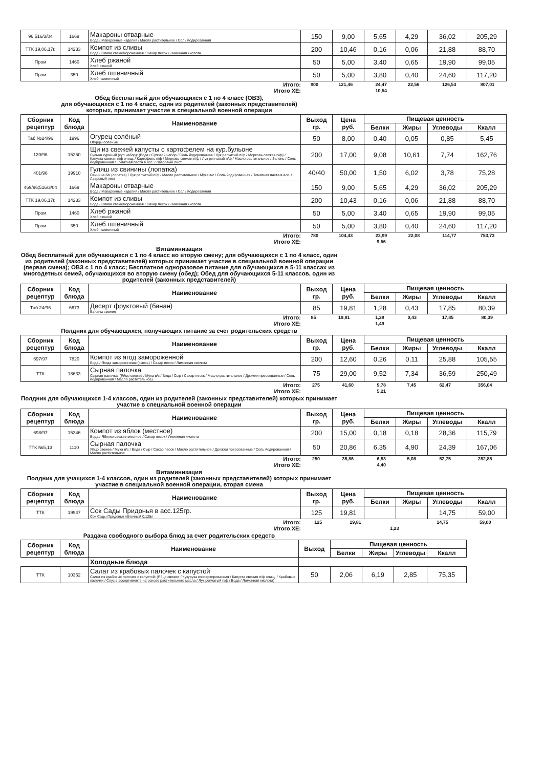| 96;516/3/04 | 1669 | Макароны отварные Вода / Макаронные изделия / Масло растительное / Соль йодированная | 150 | 9,00 | 5,65 | 4,29 | 36,02 | 205,29 |
| ТТК 19,06,17г. | 14233 | Компот из сливы Вода / Слива свежемороженная / Сахар песок / Лимонная кислота | 200 | 10,46 | 0,16 | 0,06 | 21,88 | 88,70 |
| Пром | 1460 | Хлеб ржаной Хлеб ржаной | 50 | 5,00 | 3,40 | 0,65 | 19,90 | 99,05 |
| Пром | 350 | Хлеб пшеничный Хлеб пшеничный | 50 | 5,00 | 3,80 | 0,40 | 24,60 | 117,20 |
| Итого: | 900 | 121,46 | 24,47 | 22,56 | 126,53 | 807,01 |
| Итого ХЕ: | | | 10,54 | | | |
Обед бесплатный для обучающихся с 1 по 4 класс (ОВЗ),
для обучающихся с 1 по 4 класс, один из родителей (законных представителей)
которых, принимает участие в специальной военной операции
| Сборник рецептур | Код блюда | Наименование | Выход гр. | Цена руб. | Пищевая ценность | | | |
| --- | --- | --- | --- | --- | --- | --- | --- | --- |
| | | | | | Белки | Жиры | Углеводы | Ккалл |
| Таб №24/96 | 1996 | Огурец солёный Огурцы соленые | 50 | 8,00 | 0,40 | 0,05 | 0,85 | 5,45 |
| 120/96 | 15250 | Щи из свежей капусты с картофелем на кур.бульоне Бульон куриный (суп.набор): (Вода / Суповой набор / Соль йодированная / Лук репчатый п/ф / Морковь свежая п/ф) / Капуста свежая п/ф очищ. / Картофель п/ф / Морковь свежая п/ф / Лук репчатый п/ф / Масло растительное / Зелень / Соль йодированная / Томатная паста в асс. / Лавровый лист | 200 | 17,00 | 9,08 | 10,61 | 7,74 | 162,76 |
| 401/96 | 19910 | Гуляш из свинины (лопатка) Свинина б/к (лопатка) / Лук репчатый п/ф / Масло растительное / Мука в/с / Соль йодированная / Томатная паста в асс. / Лавровый лист | 40/40 | 50,00 | 1,50 | 6,02 | 3,78 | 75,28 |
| 469/96;516/3/04 | 1669 | Макароны отварные Вода / Макаронные изделия / Масло растительное / Соль йодированная | 150 | 9,00 | 5,65 | 4,29 | 36,02 | 205,29 |
| ТТК 19,06,17г. | 14233 | Компот из сливы Вода / Слива свежемороженная / Сахар песок / Лимонная кислота | 200 | 10,43 | 0,16 | 0,06 | 21,88 | 88,70 |
| Пром | 1460 | Хлеб ржаной Хлеб ржаной | 50 | 5,00 | 3,40 | 0,65 | 19,90 | 99,05 |
| Пром | 350 | Хлеб пшеничный Хлеб пшеничный | 50 | 5,00 | 3,80 | 0,40 | 24,60 | 117,20 |
| Итого: | 780 | 104,43 | 23,99 | 22,08 | 114,77 | 753,73 |
| Итого ХЕ: | | | 9,56 | | | |
Витаминизация
Обед бесплатный для обучающихся с 1 по 4 класс во вторую смену; для обучающихся с 1 по 4 класс, один из родителей (законных представителей) которых принимает участие в специальной военной операции (первая смена); ОВЗ с 1 по 4 класс; Бесплатное одноразовое питание для обучающихся в 5-11 классах из многодетных семей, обучающихся во вторую смену (обед); Обед для обучающихся 5-11 классов, один из родителей (законных представителей)
| Сборник рецептур | Код блюда | Наименование | Выход гр. | Цена руб. | Пищевая ценность | | | |
| --- | --- | --- | --- | --- | --- | --- | --- | --- |
| | | | | | Белки | Жиры | Углеводы | Ккалл |
| Таб.24/96 | 6673 | Десерт фруктовый (банан) Бананы свежие | 85 | 19,81 | 1,28 | 0,43 | 17,85 | 80,39 |
| Итого: | 85 | 19,81 | 1,28 | 0,43 | 17,85 | 80,39 |
| Итого ХЕ: | | | 1,49 | | | |
Полдник для обучающихся, получающих питание за счет родительских средств
| Сборник рецептур | Код блюда | Наименование | Выход гр. | Цена руб. | Пищевая ценность | | | |
| --- | --- | --- | --- | --- | --- | --- | --- | --- |
| | | | | | Белки | Жиры | Углеводы | Ккалл |
| 697/97 | 7820 | Компот из ягод замороженной Вода / Ягода замороженная (смесь) / Сахар песок / Лимонная кислота | 200 | 12,60 | 0,26 | 0,11 | 25,88 | 105,55 |
| ТТК | 18633 | Сырная палочка Сырная палочка: (Яйцо свежее / Мука в/с / Вода / Сыр / Сахар песок / Масло растительное / Дрожжи прессованные / Соль йодированная / Масло растительное) | 75 | 29,00 | 9,52 | 7,34 | 36,59 | 250,49 |
| Итого: | 275 | 41,60 | 9,78 | 7,45 | 62,47 | 356,04 |
| Итого ХЕ: | | | 5,21 | | | |
Полдник для обучающихся 1-4 классов, один из родителей (законных представителей) которых принимает участие в специальной военной операции
| Сборник рецептур | Код блюда | Наименование | Выход гр. | Цена руб. | Пищевая ценность | | | |
| --- | --- | --- | --- | --- | --- | --- | --- | --- |
| | | | | | Белки | Жиры | Углеводы | Ккалл |
| 698/97 | 15346 | Компот из яблок (местное) Вода / Яблоко свежее местное / Сахар песок / Лимонная кислота | 200 | 15,00 | 0,18 | 0,18 | 28,36 | 115,79 |
| ТТК №5,13 | 1110 | Сырная палочка Яйцо свежее / Мука в/с / Вода / Сыр / Сахар песок / Масло растительное / Дрожжи прессованные / Соль йодированная / Масло растительное | 50 | 20,86 | 6,35 | 4,90 | 24,39 | 167,06 |
| Итого: | 250 | 35,86 | 6,53 | 5,08 | 52,75 | 282,85 |
| Итого ХЕ: | | | 4,40 | | | |
Витаминизация
Полдник для учащихся 1-4 классов, один из родителей (законных представителей) которых принимает участие в специальной военной операции, вторая смена
| Сборник рецептур | Код блюда | Наименование | Выход гр. | Цена руб. | Пищевая ценность | | | |
| --- | --- | --- | --- | --- | --- | --- | --- | --- |
| | | | | | Белки | Жиры | Углеводы | Ккалл |
| ТТК | 19947 | Сок Сады Придонья в асс.125гр. Сок Сады Придонья яблочный 0,125л | 125 | 19,81 | | | 14,75 | 59,00 |
| Итого: | 125 | 19,81 | | | 14,75 | 59,00 |
| Итого ХЕ: | | | 1,23 | | | |
Раздача свободного выбора блюд за счет родительских средств
| Сборник рецептур | Код блюда | Наименование | Выход | Пищевая ценность | | | |
| --- | --- | --- | --- | --- | --- | --- | --- |
| | | | | Белки | Жиры | Углеводы | Ккалл |
| | | Холодные блюда | | | | | |
| ТТК | 10362 | Салат из крабовых палочек с капустой Салат из крабовых палочек с капустой: (Яйцо свежее / Кукуруза консервированная / Капуста свежая п/ф очищ. / Крабовые палочки / Соус в ассортименте на основе растительного масла / Лук репчатый п/ф / Вода / Лимонная кислота) | 50 | 2,06 | 6,19 | 2,85 | 75,35 |